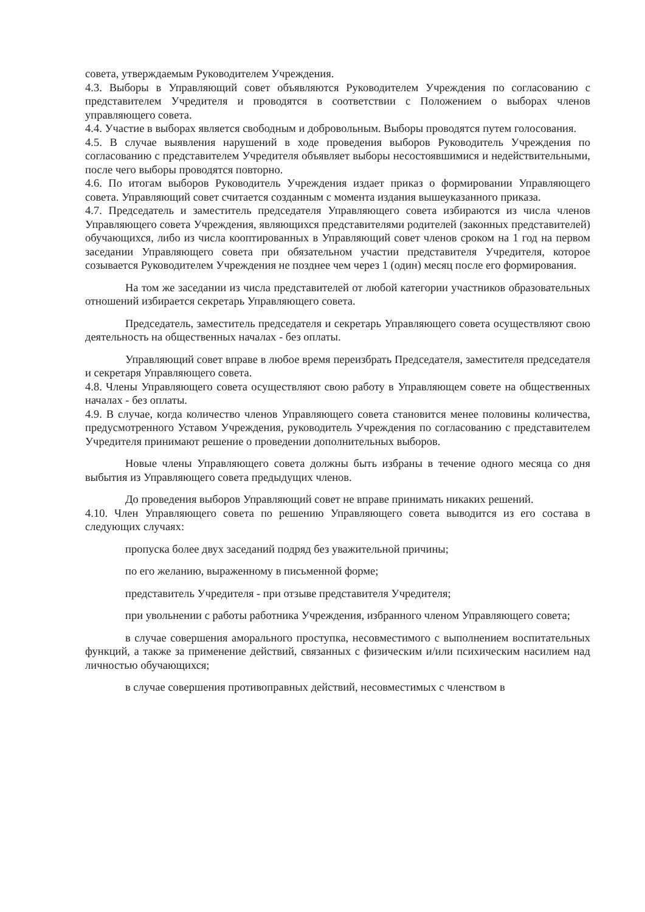совета, утверждаемым Руководителем Учреждения.
4.3. Выборы в Управляющий совет объявляются Руководителем Учреждения по согласованию с представителем Учредителя и проводятся в соответствии с Положением о выборах членов управляющего совета.
4.4. Участие в выборах является свободным и добровольным. Выборы проводятся путем голосования.
4.5. В случае выявления нарушений в ходе проведения выборов Руководитель Учреждения по согласованию с представителем Учредителя объявляет выборы несостоявшимися и недействительными, после чего выборы проводятся повторно.
4.6. По итогам выборов Руководитель Учреждения издает приказ о формировании Управляющего совета. Управляющий совет считается созданным с момента издания вышеуказанного приказа.
4.7. Председатель и заместитель председателя Управляющего совета избираются из числа членов Управляющего совета Учреждения, являющихся представителями родителей (законных представителей) обучающихся, либо из числа кооптированных в Управляющий совет членов сроком на 1 год на первом заседании Управляющего совета при обязательном участии представителя Учредителя, которое созывается Руководителем Учреждения не позднее чем через 1 (один) месяц после его формирования.
На том же заседании из числа представителей от любой категории участников образовательных отношений избирается секретарь Управляющего совета.
Председатель, заместитель председателя и секретарь Управляющего совета осуществляют свою деятельность на общественных началах - без оплаты.
Управляющий совет вправе в любое время переизбрать Председателя, заместителя председателя и секретаря Управляющего совета.
4.8. Члены Управляющего совета осуществляют свою работу в Управляющем совете на общественных началах - без оплаты.
4.9. В случае, когда количество членов Управляющего совета становится менее половины количества, предусмотренного Уставом Учреждения, руководитель Учреждения по согласованию с представителем Учредителя принимают решение о проведении дополнительных выборов.
Новые члены Управляющего совета должны быть избраны в течение одного месяца со дня выбытия из Управляющего совета предыдущих членов.
До проведения выборов Управляющий совет не вправе принимать никаких решений.
4.10. Член Управляющего совета по решению Управляющего совета выводится из его состава в следующих случаях:
пропуска более двух заседаний подряд без уважительной причины;
по его желанию, выраженному в письменной форме;
представитель Учредителя - при отзыве представителя Учредителя;
при увольнении с работы работника Учреждения, избранного членом Управляющего совета;
в случае совершения аморального проступка, несовместимого с выполнением воспитательных функций, а также за применение действий, связанных с физическим и/или психическим насилием над личностью обучающихся;
в случае совершения противоправных действий, несовместимых с членством в